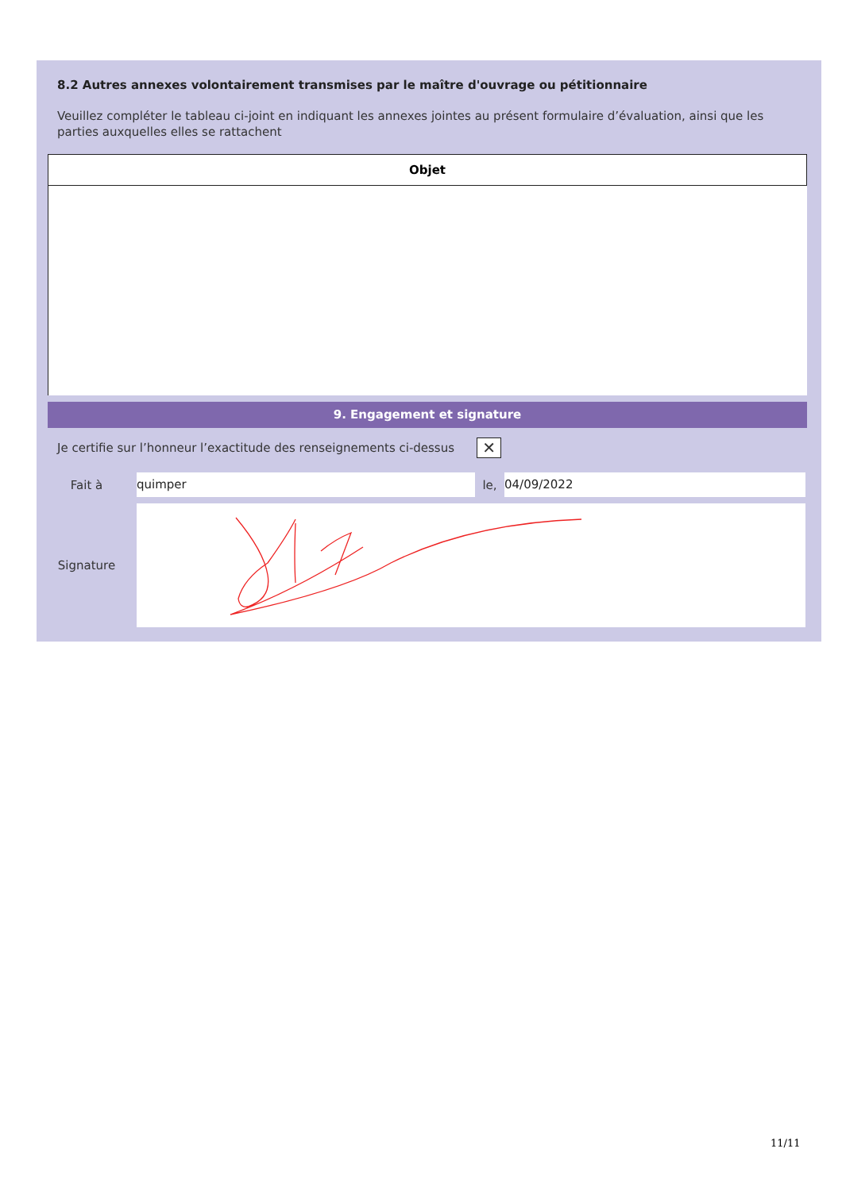8.2 Autres annexes volontairement transmises par le maître d'ouvrage ou pétitionnaire
Veuillez compléter le tableau ci-joint en indiquant les annexes jointes au présent formulaire d’évaluation, ainsi que les parties auxquelles elles se rattachent
| Objet |
| --- |
9. Engagement et signature
Je certifie sur l’honneur l’exactitude des renseignements ci-dessus
✕
Fait à
quimper
le,
04/09/2022
Signature
11/11